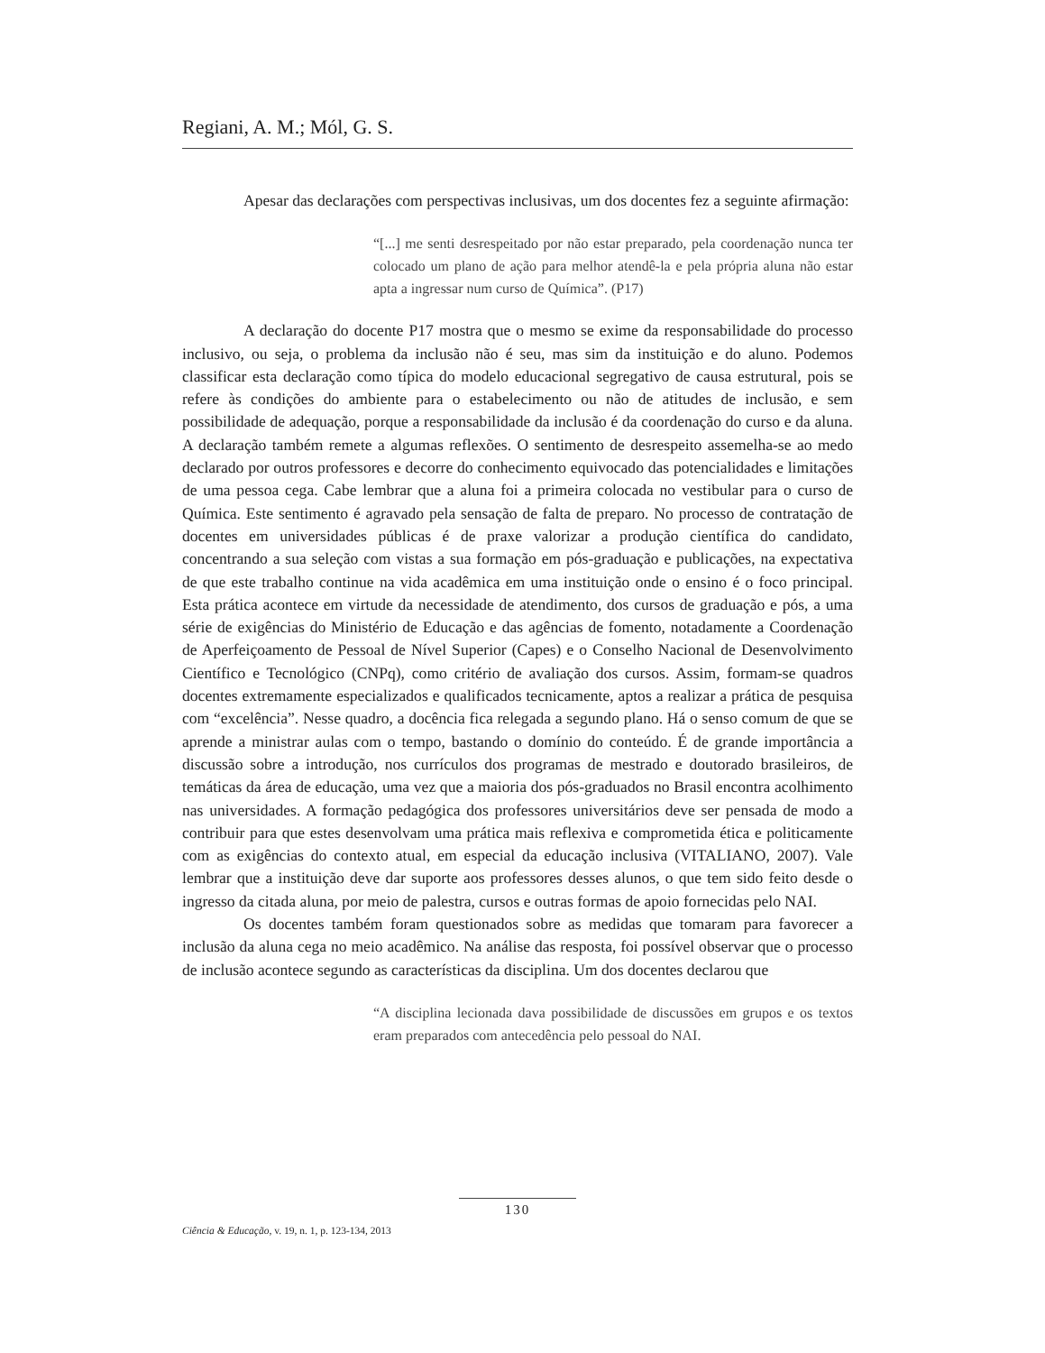Regiani, A. M.; Mól, G. S.
Apesar das declarações com perspectivas inclusivas, um dos docentes fez a seguinte afirmação:
“[...] me senti desrespeitado por não estar preparado, pela coordenação nunca ter colocado um plano de ação para melhor atendê-la e pela própria aluna não estar apta a ingressar num curso de Química”. (P17)
A declaração do docente P17 mostra que o mesmo se exime da responsabilidade do processo inclusivo, ou seja, o problema da inclusão não é seu, mas sim da instituição e do aluno. Podemos classificar esta declaração como típica do modelo educacional segregativo de causa estrutural, pois se refere às condições do ambiente para o estabelecimento ou não de atitudes de inclusão, e sem possibilidade de adequação, porque a responsabilidade da inclusão é da coordenação do curso e da aluna. A declaração também remete a algumas reflexões. O sentimento de desrespeito assemelha-se ao medo declarado por outros professores e decorre do conhecimento equivocado das potencialidades e limitações de uma pessoa cega. Cabe lembrar que a aluna foi a primeira colocada no vestibular para o curso de Química. Este sentimento é agravado pela sensação de falta de preparo. No processo de contratação de docentes em universidades públicas é de praxe valorizar a produção científica do candidato, concentrando a sua seleção com vistas a sua formação em pós-graduação e publicações, na expectativa de que este trabalho continue na vida acadêmica em uma instituição onde o ensino é o foco principal. Esta prática acontece em virtude da necessidade de atendimento, dos cursos de graduação e pós, a uma série de exigências do Ministério de Educação e das agências de fomento, notadamente a Coordenação de Aperfeiçoamento de Pessoal de Nível Superior (Capes) e o Conselho Nacional de Desenvolvimento Científico e Tecnológico (CNPq), como critério de avaliação dos cursos. Assim, formam-se quadros docentes extremamente especializados e qualificados tecnicamente, aptos a realizar a prática de pesquisa com “excelência”. Nesse quadro, a docência fica relegada a segundo plano. Há o senso comum de que se aprende a ministrar aulas com o tempo, bastando o domínio do conteúdo. É de grande importância a discussão sobre a introdução, nos currículos dos programas de mestrado e doutorado brasileiros, de temáticas da área de educação, uma vez que a maioria dos pós-graduados no Brasil encontra acolhimento nas universidades. A formação pedagógica dos professores universitários deve ser pensada de modo a contribuir para que estes desenvolvam uma prática mais reflexiva e comprometida ética e politicamente com as exigências do contexto atual, em especial da educação inclusiva (VITALIANO, 2007). Vale lembrar que a instituição deve dar suporte aos professores desses alunos, o que tem sido feito desde o ingresso da citada aluna, por meio de palestra, cursos e outras formas de apoio fornecidas pelo NAI.
Os docentes também foram questionados sobre as medidas que tomaram para favorecer a inclusão da aluna cega no meio acadêmico. Na análise das resposta, foi possível observar que o processo de inclusão acontece segundo as características da disciplina. Um dos docentes declarou que
“A disciplina lecionada dava possibilidade de discussões em grupos e os textos eram preparados com antecedência pelo pessoal do NAI.
130
Ciência & Educação, v. 19, n. 1, p. 123-134, 2013